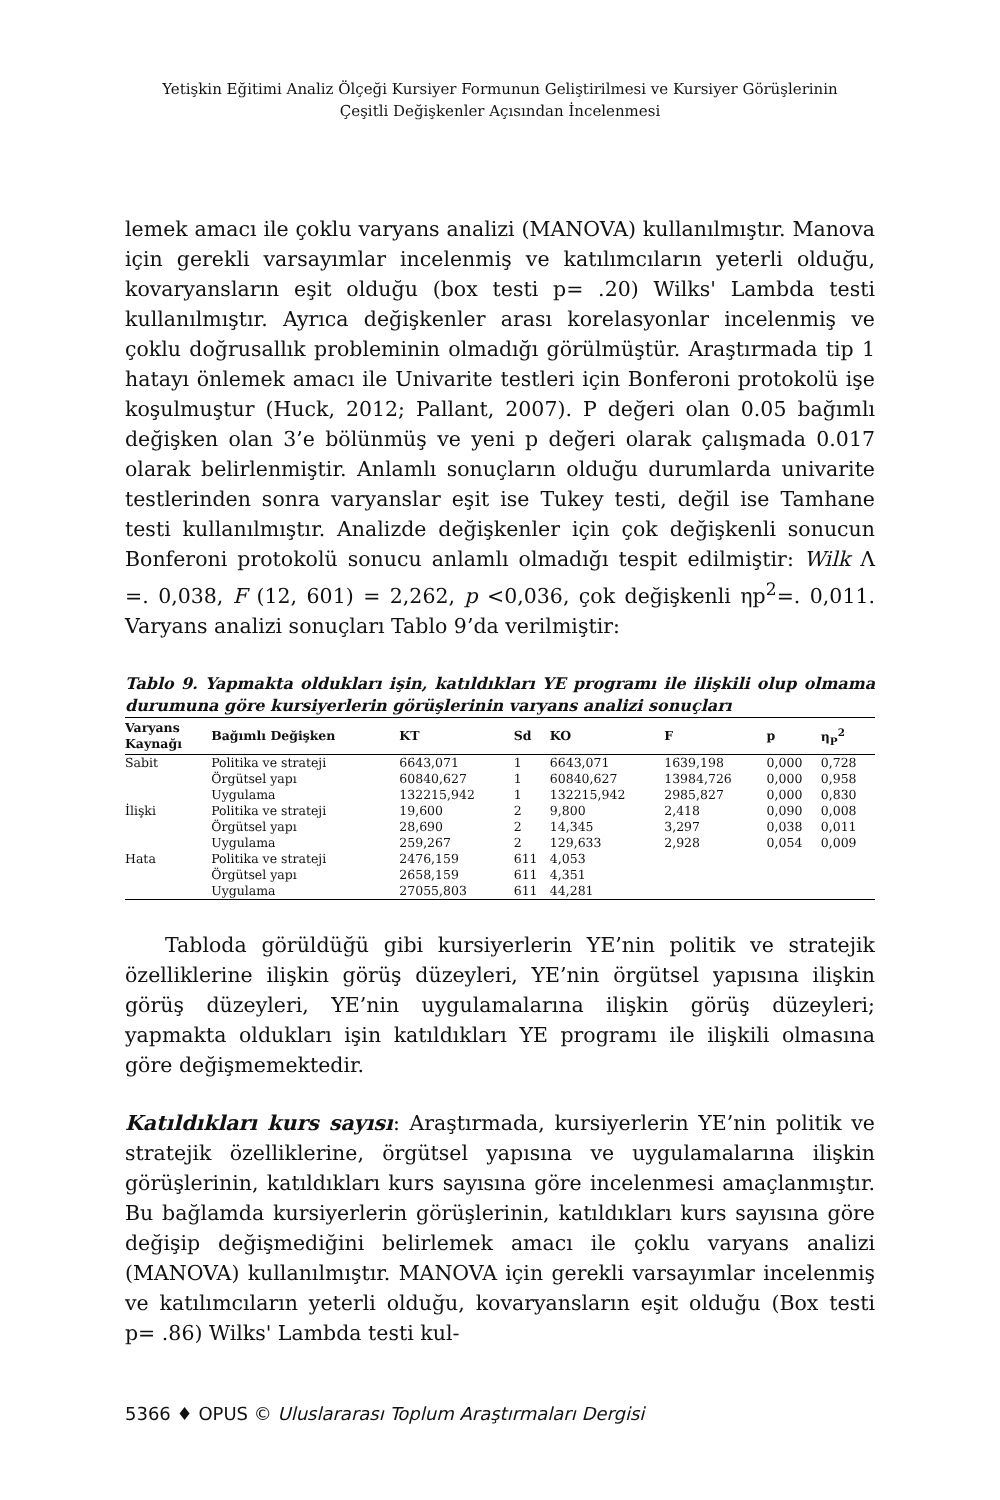Yetişkin Eğitimi Analiz Ölçeği Kursiyer Formunun Geliştirilmesi ve Kursiyer Görüşlerinin
Çeşitli Değişkenler Açısından İncelenmesi
lemek amacı ile çoklu varyans analizi (MANOVA) kullanılmıştır. Manova için gerekli varsayımlar incelenmiş ve katılımcıların yeterli olduğu, kovaryansların eşit olduğu (box testi p= .20) Wilks' Lambda testi kullanılmıştır. Ayrıca değişkenler arası korelasyonlar incelenmiş ve çoklu doğrusallık probleminin olmadığı görülmüştür. Araştırmada tip 1 hatayı önlemek amacı ile Univarite testleri için Bonferoni protokolü işe koşulmuştur (Huck, 2012; Pallant, 2007). P değeri olan 0.05 bağımlı değişken olan 3’e bölünmüş ve yeni p değeri olarak çalışmada 0.017 olarak belirlenmiştir. Anlamlı sonuçların olduğu durumlarda univarite testlerinden sonra varyanslar eşit ise Tukey testi, değil ise Tamhane testi kullanılmıştır. Analizde değişkenler için çok değişkenli sonucun Bonferoni protokolü sonucu anlamlı olmadığı tespit edilmiştir: Wilk Λ =. 0,038, F (12, 601) = 2,262, p <0,036, çok değişkenli ηp<sup>2</sup>=. 0,011. Varyans analizi sonuçları Tablo 9’da verilmiştir:
Tablo 9. Yapmakta oldukları işin, katıldıkları YE programı ile ilişkili olup olmama durumuna göre kursiyerlerin görüşlerinin varyans analizi sonuçları
| Varyans Kaynağı | Bağımlı Değişken | KT | Sd | KO | F | p | η<sub>P</sub><sup>2</sup> |
| --- | --- | --- | --- | --- | --- | --- | --- |
| Sabit | Politika ve strateji | 6643,071 | 1 | 6643,071 | 1639,198 | 0,000 | 0,728 |
| | Örgütsel yapı | 60840,627 | 1 | 60840,627 | 13984,726 | 0,000 | 0,958 |
| | Uygulama | 132215,942 | 1 | 132215,942 | 2985,827 | 0,000 | 0,830 |
| İlişki | Politika ve strateji | 19,600 | 2 | 9,800 | 2,418 | 0,090 | 0,008 |
| | Örgütsel yapı | 28,690 | 2 | 14,345 | 3,297 | 0,038 | 0,011 |
| | Uygulama | 259,267 | 2 | 129,633 | 2,928 | 0,054 | 0,009 |
| Hata | Politika ve strateji | 2476,159 | 611 | 4,053 | | | |
| | Örgütsel yapı | 2658,159 | 611 | 4,351 | | | |
| | Uygulama | 27055,803 | 611 | 44,281 | | | |
Tabloda görüldüğü gibi kursiyerlerin YE’nin politik ve stratejik özelliklerine ilişkin görüş düzeyleri, YE’nin örgütsel yapısına ilişkin görüş düzeyleri, YE’nin uygulamalarına ilişkin görüş düzeyleri; yapmakta oldukları işin katıldıkları YE programı ile ilişkili olmasına göre değişmemektedir.
Katıldıkları kurs sayısı: Araştırmada, kursiyerlerin YE’nin politik ve stratejik özelliklerine, örgütsel yapısına ve uygulamalarına ilişkin görüşlerinin, katıldıkları kurs sayısına göre incelenmesi amaçlanmıştır. Bu bağlamda kursiyerlerin görüşlerinin, katıldıkları kurs sayısına göre değişip değişmediğini belirlemek amacı ile çoklu varyans analizi (MANOVA) kullanılmıştır. MANOVA için gerekli varsayımlar incelenmiş ve katılımcıların yeterli olduğu, kovaryansların eşit olduğu (Box testi p= .86) Wilks' Lambda testi kul-
5366 ♦ OPUS © Uluslararası Toplum Araştırmaları Dergisi